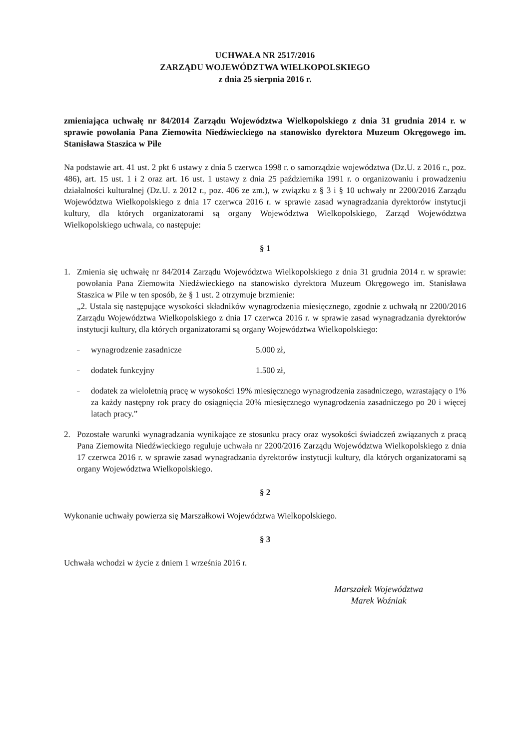UCHWAŁA NR 2517/2016
ZARZĄDU WOJEWÓDZTWA WIELKOPOLSKIEGO
z dnia 25 sierpnia 2016 r.
zmieniająca uchwałę nr 84/2014 Zarządu Województwa Wielkopolskiego z dnia 31 grudnia 2014 r. w sprawie powołania Pana Ziemowita Niedźwieckiego na stanowisko dyrektora Muzeum Okręgowego im. Stanisława Staszica w Pile
Na podstawie art. 41 ust. 2 pkt 6 ustawy z dnia 5 czerwca 1998 r. o samorządzie województwa (Dz.U. z 2016 r., poz. 486), art. 15 ust. 1 i 2 oraz art. 16 ust. 1 ustawy z dnia 25 października 1991 r. o organizowaniu i prowadzeniu działalności kulturalnej (Dz.U. z 2012 r., poz. 406 ze zm.), w związku z § 3 i § 10 uchwały nr 2200/2016 Zarządu Województwa Wielkopolskiego z dnia 17 czerwca 2016 r. w sprawie zasad wynagradzania dyrektorów instytucji kultury, dla których organizatorami są organy Województwa Wielkopolskiego, Zarząd Województwa Wielkopolskiego uchwala, co następuje:
§ 1
1. Zmienia się uchwałę nr 84/2014 Zarządu Województwa Wielkopolskiego z dnia 31 grudnia 2014 r. w sprawie: powołania Pana Ziemowita Niedźwieckiego na stanowisko dyrektora Muzeum Okręgowego im. Stanisława Staszica w Pile w ten sposób, że § 1 ust. 2 otrzymuje brzmienie:
„2. Ustala się następujące wysokości składników wynagrodzenia miesięcznego, zgodnie z uchwałą nr 2200/2016 Zarządu Województwa Wielkopolskiego z dnia 17 czerwca 2016 r. w sprawie zasad wynagradzania dyrektorów instytucji kultury, dla których organizatorami są organy Województwa Wielkopolskiego:
– wynagrodzenie zasadnicze 5.000 zł,
– dodatek funkcyjny 1.500 zł,
– dodatek za wieloletnią pracę w wysokości 19% miesięcznego wynagrodzenia zasadniczego, wzrastający o 1% za każdy następny rok pracy do osiągnięcia 20% miesięcznego wynagrodzenia zasadniczego po 20 i więcej latach pracy.”
2. Pozostałe warunki wynagradzania wynikające ze stosunku pracy oraz wysokości świadczeń związanych z pracą Pana Ziemowita Niedźwieckiego reguluje uchwała nr 2200/2016 Zarządu Województwa Wielkopolskiego z dnia 17 czerwca 2016 r. w sprawie zasad wynagradzania dyrektorów instytucji kultury, dla których organizatorami są organy Województwa Wielkopolskiego.
§ 2
Wykonanie uchwały powierza się Marszałkowi Województwa Wielkopolskiego.
§ 3
Uchwała wchodzi w życie z dniem 1 września 2016 r.
Marszałek Województwa
Marek Woźniak